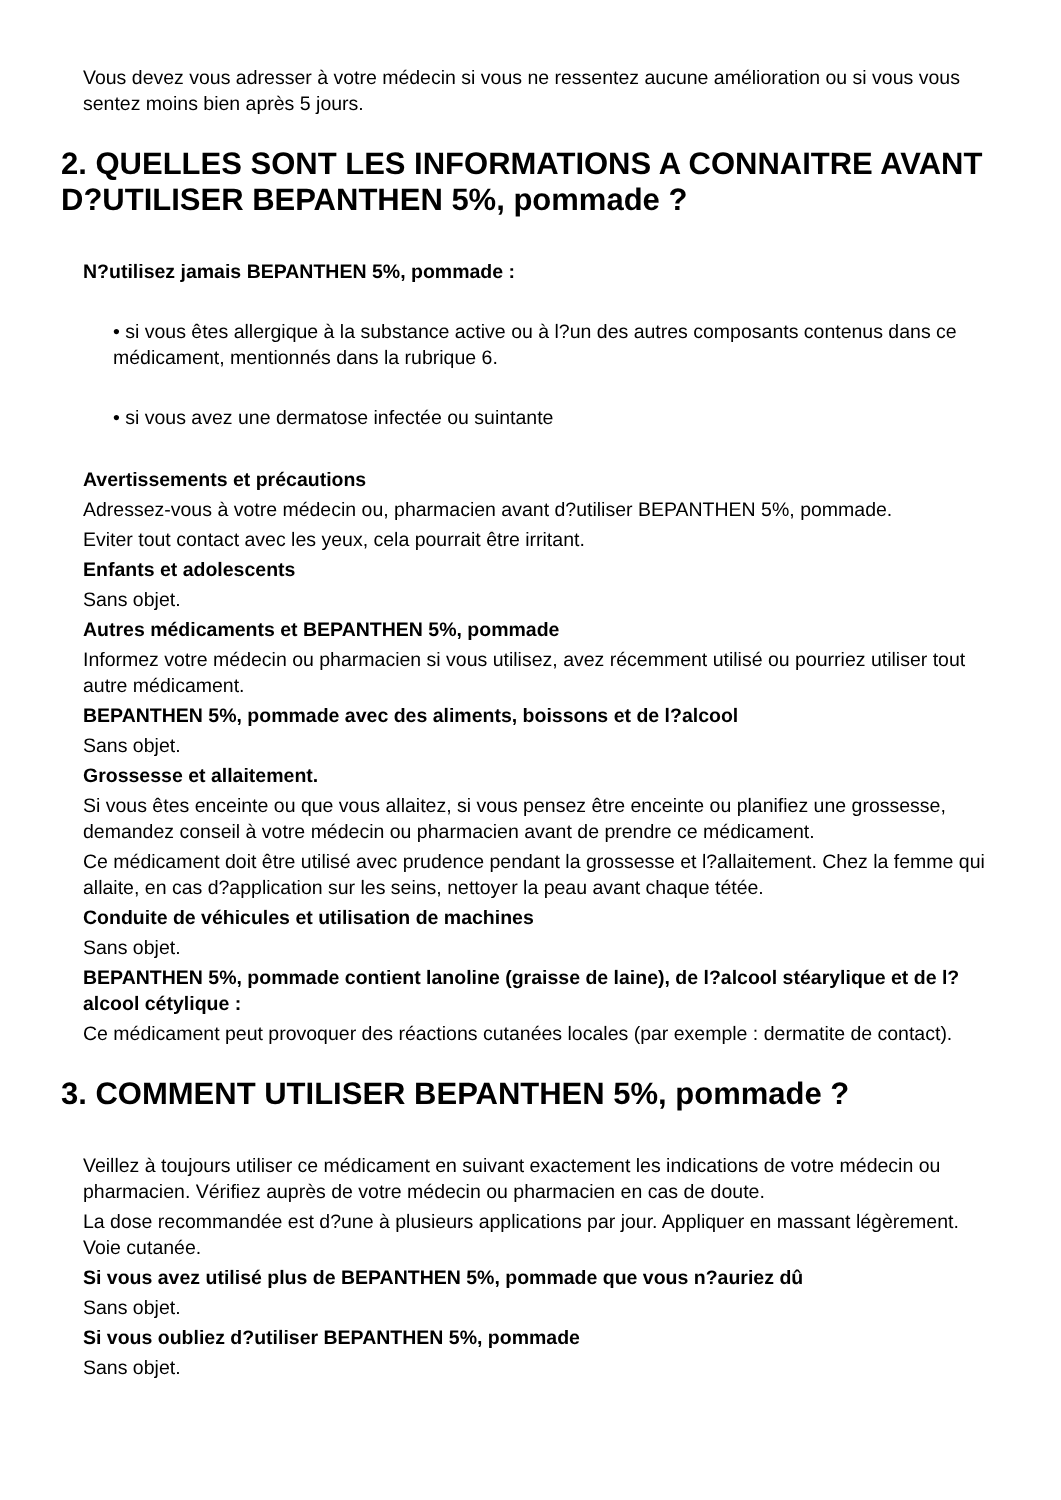Vous devez vous adresser à votre médecin si vous ne ressentez aucune amélioration ou si vous vous sentez moins bien après 5 jours.
2. QUELLES SONT LES INFORMATIONS A CONNAITRE AVANT D?UTILISER BEPANTHEN 5%, pommade ?
N?utilisez jamais BEPANTHEN 5%, pommade :
• si vous êtes allergique à la substance active ou à l?un des autres composants contenus dans ce médicament, mentionnés dans la rubrique 6.
• si vous avez une dermatose infectée ou suintante
Avertissements et précautions
Adressez-vous à votre médecin ou, pharmacien avant d?utiliser BEPANTHEN 5%, pommade.
Eviter tout contact avec les yeux, cela pourrait être irritant.
Enfants et adolescents
Sans objet.
Autres médicaments et BEPANTHEN 5%, pommade
Informez votre médecin ou pharmacien si vous utilisez, avez récemment utilisé ou pourriez utiliser tout autre médicament.
BEPANTHEN 5%, pommade avec des aliments, boissons et de l?alcool
Sans objet.
Grossesse et allaitement.
Si vous êtes enceinte ou que vous allaitez, si vous pensez être enceinte ou planifiez une grossesse, demandez conseil à votre médecin ou pharmacien avant de prendre ce médicament.
Ce médicament doit être utilisé avec prudence pendant la grossesse et l?allaitement. Chez la femme qui allaite, en cas d?application sur les seins, nettoyer la peau avant chaque tétée.
Conduite de véhicules et utilisation de machines
Sans objet.
BEPANTHEN 5%, pommade contient lanoline (graisse de laine), de l?alcool stéarylique et de l?alcool cétylique :
Ce médicament peut provoquer des réactions cutanées locales (par exemple : dermatite de contact).
3. COMMENT UTILISER BEPANTHEN 5%, pommade ?
Veillez à toujours utiliser ce médicament en suivant exactement les indications de votre médecin ou pharmacien. Vérifiez auprès de votre médecin ou pharmacien en cas de doute.
La dose recommandée est d?une à plusieurs applications par jour. Appliquer en massant légèrement. Voie cutanée.
Si vous avez utilisé plus de BEPANTHEN 5%, pommade que vous n?auriez dû
Sans objet.
Si vous oubliez d?utiliser BEPANTHEN 5%, pommade
Sans objet.